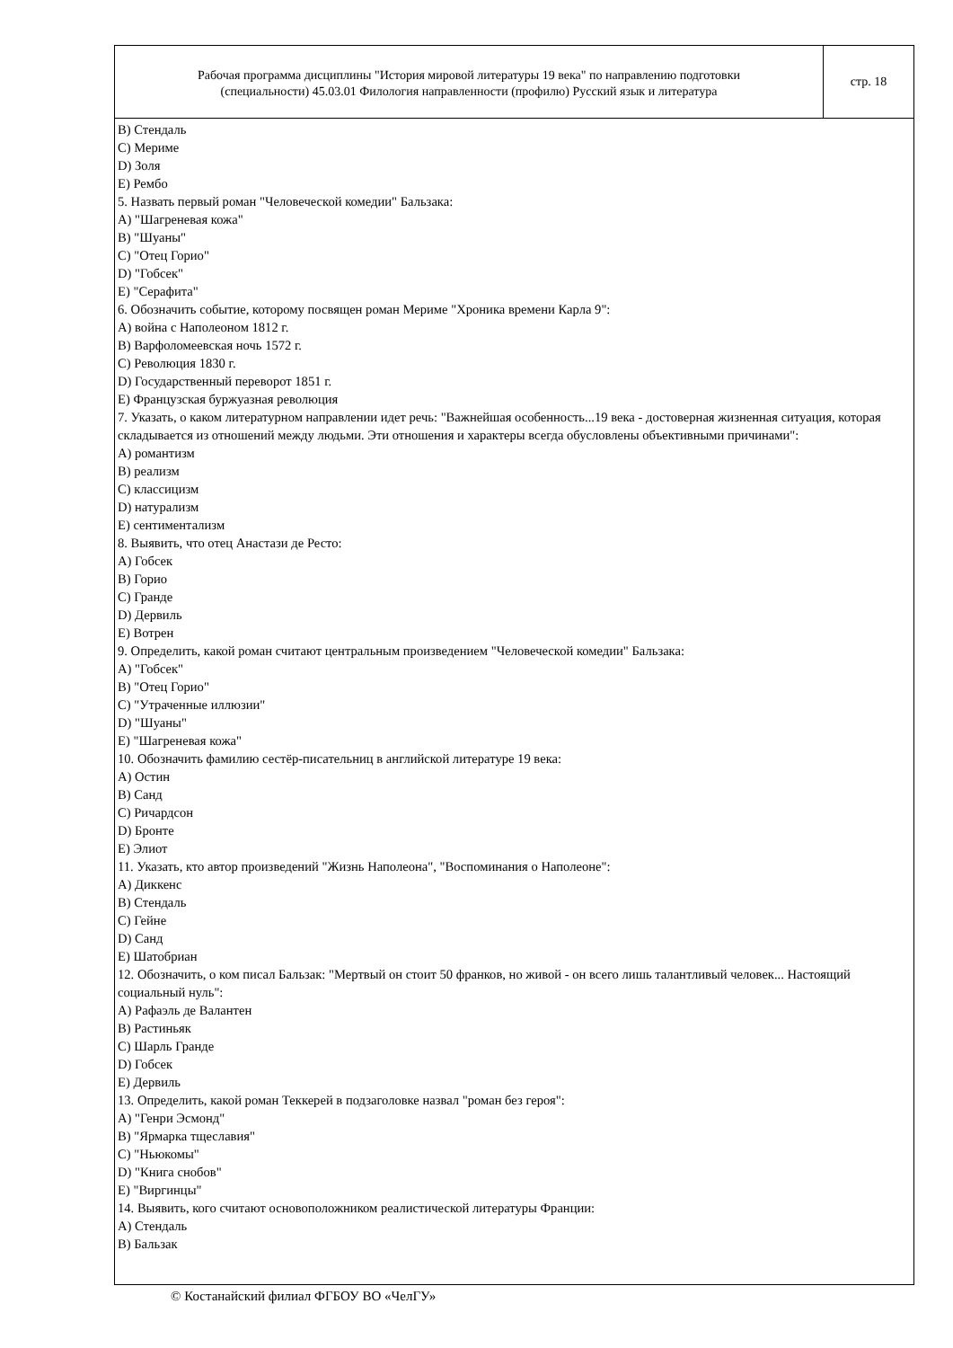Рабочая программа дисциплины "История мировой литературы 19 века" по направлению подготовки
(специальности) 45.03.01 Филология направленности (профилю) Русский язык и литература
стр. 18
B) Стендаль
C) Мериме
D) Золя
E) Рембо
5. Назвать первый роман "Человеческой комедии" Бальзака:
A) "Шагреневая кожа"
B) "Шуаны"
C) "Отец Горио"
D) "Гобсек"
E) "Серафита"
6. Обозначить событие, которому посвящен роман Мериме "Хроника времени Карла 9":
A) война с Наполеоном 1812 г.
B) Варфоломеевская ночь 1572 г.
C) Революция 1830 г.
D) Государственный переворот 1851 г.
E) Французская буржуазная революция
7. Указать, о каком литературном направлении идет речь: "Важнейшая особенность...19 века - достоверная жизненная ситуация, которая складывается из отношений между людьми. Эти отношения и характеры всегда обусловлены объективными причинами":
A) романтизм
B) реализм
C) классицизм
D) натурализм
E) сентиментализм
8. Выявить, что отец Анастази де Ресто:
A) Гобсек
B) Горио
C) Гранде
D) Дервиль
E) Вотрен
9. Определить, какой роман считают центральным произведением "Человеческой комедии" Бальзака:
A) "Гобсек"
B) "Отец Горио"
C) "Утраченные иллюзии"
D) "Шуаны"
E) "Шагреневая кожа"
10. Обозначить фамилию сестёр-писательниц в английской литературе 19 века:
A) Остин
B) Санд
C) Ричардсон
D) Бронте
E) Элиот
11. Указать, кто автор произведений "Жизнь Наполеона", "Воспоминания о Наполеоне":
A) Диккенс
B) Стендаль
C) Гейне
D) Санд
E) Шатобриан
12. Обозначить, о ком писал Бальзак: "Мертвый он стоит 50 франков, но живой - он всего лишь талантливый человек... Настоящий социальный нуль":
A) Рафаэль де Валантен
B) Растиньяк
C) Шарль Гранде
D) Гобсек
E) Дервиль
13. Определить, какой роман Теккерей в подзаголовке назвал "роман без героя":
A) "Генри Эсмонд"
B) "Ярмарка тщеславия"
C) "Ньюкомы"
D) "Книга снобов"
E) "Виргинцы"
14. Выявить, кого считают основоположником реалистической литературы Франции:
A) Стендаль
B) Бальзак
© Костанайский филиал ФГБОУ ВО «ЧелГУ»